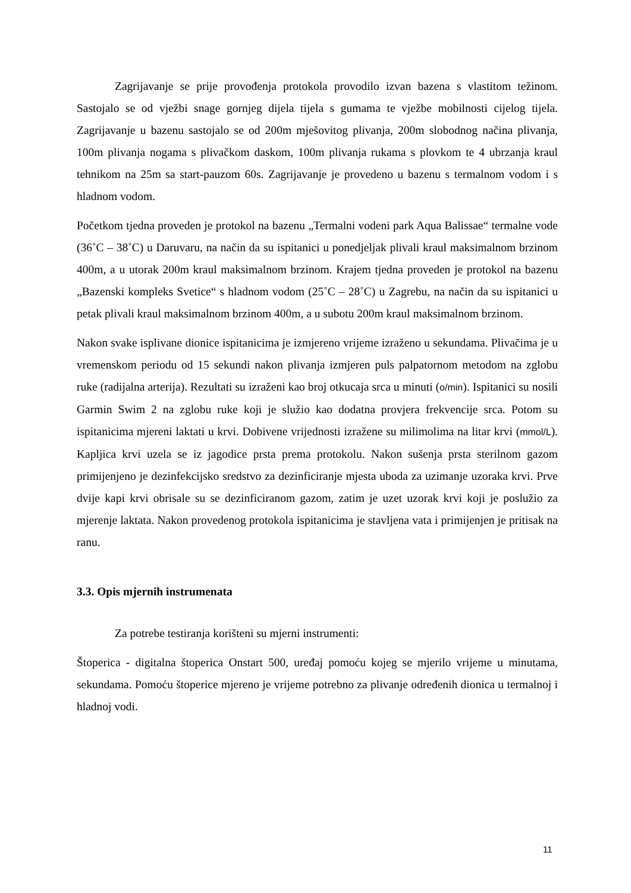Zagrijavanje se prije provođenja protokola provodilo izvan bazena s vlastitom težinom. Sastojalo se od vježbi snage gornjeg dijela tijela s gumama te vježbe mobilnosti cijelog tijela. Zagrijavanje u bazenu sastojalo se od 200m mješovitog plivanja, 200m slobodnog načina plivanja, 100m plivanja nogama s plivačkom daskom, 100m plivanja rukama s plovkom te 4 ubrzanja kraul tehnikom na 25m sa start-pauzom 60s. Zagrijavanje je provedeno u bazenu s termalnom vodom i s hladnom vodom.
Početkom tjedna proveden je protokol na bazenu „Termalni vodeni park Aqua Balissae“ termalne vode (36˚C – 38˚C) u Daruvaru, na način da su ispitanici u ponedjeljak plivali kraul maksimalnom brzinom 400m, a u utorak 200m kraul maksimalnom brzinom. Krajem tjedna proveden je protokol na bazenu „Bazenski kompleks Svetice“ s hladnom vodom (25˚C – 28˚C) u Zagrebu, na način da su ispitanici u petak plivali kraul maksimalnom brzinom 400m, a u subotu 200m kraul maksimalnom brzinom.
Nakon svake isplivane dionice ispitanicima je izmjereno vrijeme izraženo u sekundama. Plivačima je u vremenskom periodu od 15 sekundi nakon plivanja izmjeren puls palpatornom metodom na zglobu ruke (radijalna arterija). Rezultati su izraženi kao broj otkucaja srca u minuti (o/min). Ispitanici su nosili Garmin Swim 2 na zglobu ruke koji je služio kao dodatna provjera frekvencije srca. Potom su ispitanicima mjereni laktati u krvi. Dobivene vrijednosti izražene su milimolima na litar krvi (mmol/L). Kapljica krvi uzela se iz jagodice prsta prema protokolu. Nakon sušenja prsta sterilnom gazom primijenjeno je dezinfekcijsko sredstvo za dezinficiranje mjesta uboda za uzimanje uzoraka krvi. Prve dvije kapi krvi obrisale su se dezinficiranom gazom, zatim je uzet uzorak krvi koji je poslužio za mjerenje laktata. Nakon provedenog protokola ispitanicima je stavljena vata i primijenjen je pritisak na ranu.
3.3. Opis mjernih instrumenata
Za potrebe testiranja korišteni su mjerni instrumenti:
Štoperica - digitalna štoperica Onstart 500, uređaj pomoću kojeg se mjerilo vrijeme u minutama, sekundama. Pomoću štoperice mjereno je vrijeme potrebno za plivanje određenih dionica u termalnoj i hladnoj vodi.
11